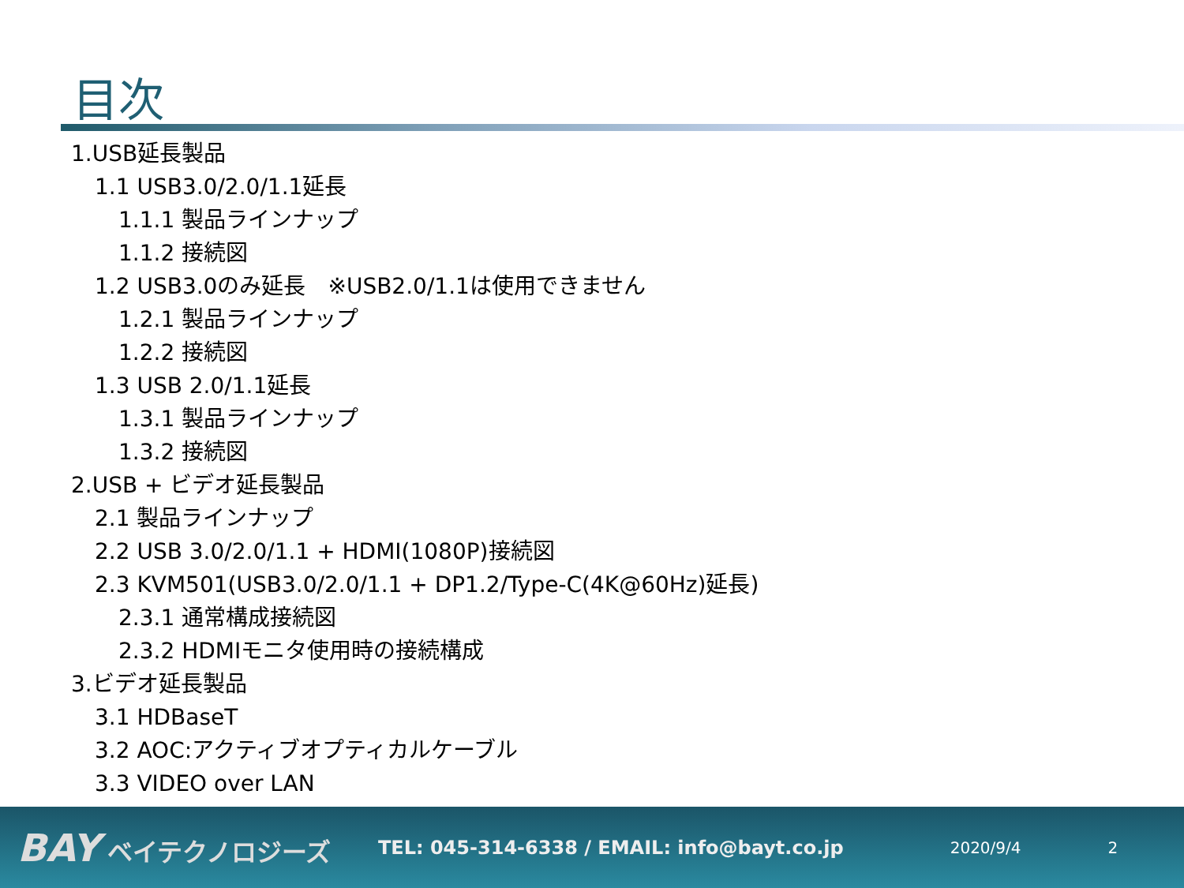目次
1.USB延長製品
1.1 USB3.0/2.0/1.1延長
1.1.1 製品ラインナップ
1.1.2 接続図
1.2 USB3.0のみ延長　※USB2.0/1.1は使用できません
1.2.1 製品ラインナップ
1.2.2 接続図
1.3 USB 2.0/1.1延長
1.3.1 製品ラインナップ
1.3.2 接続図
2.USB + ビデオ延長製品
2.1 製品ラインナップ
2.2 USB 3.0/2.0/1.1 + HDMI(1080P)接続図
2.3 KVM501(USB3.0/2.0/1.1 + DP1.2/Type-C(4K@60Hz)延長)
2.3.1 通常構成接続図
2.3.2 HDMIモニタ使用時の接続構成
3.ビデオ延長製品
3.1 HDBaseT
3.2 AOC:アクティブオプティカルケーブル
3.3 VIDEO over LAN
BAY ベイテクノロジーズ
TEL: 045-314-6338 / EMAIL: info@bayt.co.jp
2020/9/4 2